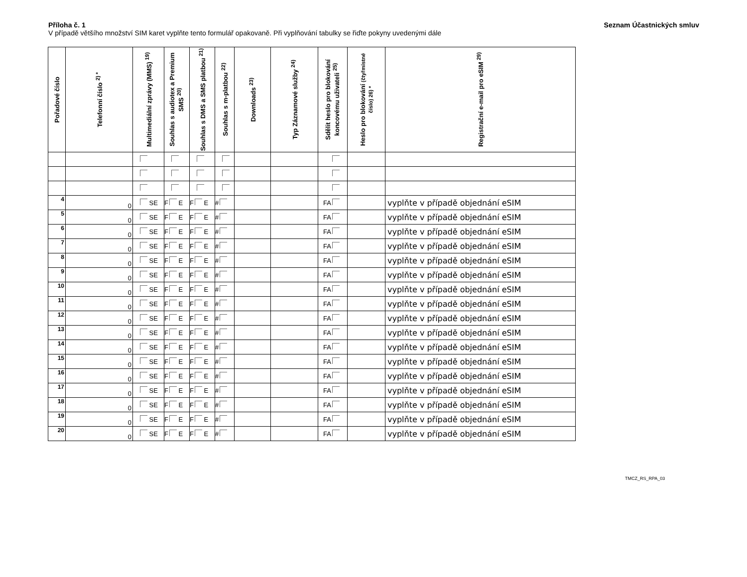Příloha č. 1 Seznam Účastnických smluv
V případě většího množství SIM karet vyplňte tento formulář opakovaně. Při vyplňování tabulky se řiďte pokyny uvedenými dále
| Pořadové číslo | Telefonní číslo <sup>2) *</sup> | Multimediální zprávy (MMS) <sup>19)</sup> | Souhlas s audiotex a Premium SMS <sup>20)</sup> | Souhlas s DMS a SMS platbou <sup>21)</sup> | Souhlas s m-platbou <sup>22)</sup> | Downloads <sup>23)</sup> | Typ Záznamové služby <sup>24)</sup> | Sdělit heslo pro blokování koncovému uživateli <sup>25)</sup> | Heslo pro blokování (čtyřmístné číslo) 26) * | Registrační e-mail pro eSIM <sup>29)</sup> |
| --- | --- | --- | --- | --- | --- | --- | --- | --- | --- | --- |
| 4 | 0 | SE | F E | F E | # | | | FA | | vyplňte v případě objednání eSIM |
| 5 | 0 | SE | F E | F E | # | | | FA | | vyplňte v případě objednání eSIM |
| 6 | 0 | SE | F E | F E | # | | | FA | | vyplňte v případě objednání eSIM |
| 7 | 0 | SE | F E | F E | # | | | FA | | vyplňte v případě objednání eSIM |
| 8 | 0 | SE | F E | F E | # | | | FA | | vyplňte v případě objednání eSIM |
| 9 | 0 | SE | F E | F E | # | | | FA | | vyplňte v případě objednání eSIM |
| 10 | 0 | SE | F E | F E | # | | | FA | | vyplňte v případě objednání eSIM |
| 11 | 0 | SE | F E | F E | # | | | FA | | vyplňte v případě objednání eSIM |
| 12 | 0 | SE | F E | F E | # | | | FA | | vyplňte v případě objednání eSIM |
| 13 | 0 | SE | F E | F E | # | | | FA | | vyplňte v případě objednání eSIM |
| 14 | 0 | SE | F E | F E | # | | | FA | | vyplňte v případě objednání eSIM |
| 15 | 0 | SE | F E | F E | # | | | FA | | vyplňte v případě objednání eSIM |
| 16 | 0 | SE | F E | F E | # | | | FA | | vyplňte v případě objednání eSIM |
| 17 | 0 | SE | F E | F E | # | | | FA | | vyplňte v případě objednání eSIM |
| 18 | 0 | SE | F E | F E | # | | | FA | | vyplňte v případě objednání eSIM |
| 19 | 0 | SE | F E | F E | # | | | FA | | vyplňte v případě objednání eSIM |
| 20 | 0 | SE | F E | F E | # | | | FA | | vyplňte v případě objednání eSIM |
TMCZ_RS_RPA_03